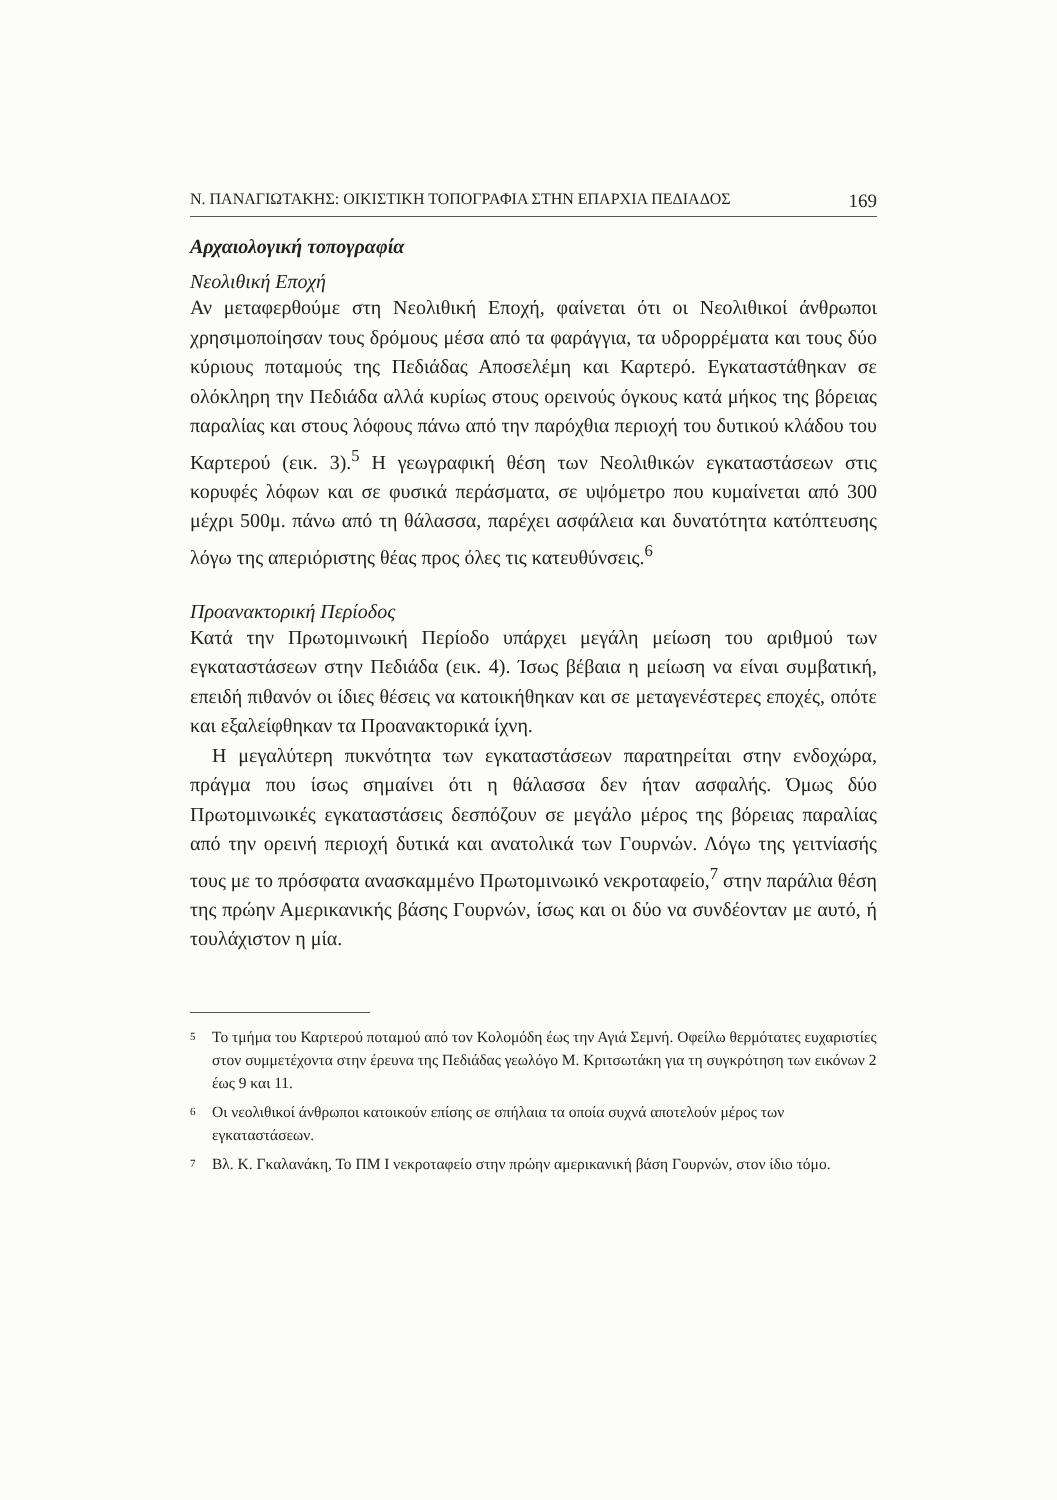Ν. ΠΑΝΑΓΙΩΤΑΚΗΣ: ΟΙΚΙΣΤΙΚΗ ΤΟΠΟΓΡΑΦΙΑ ΣΤΗΝ ΕΠΑΡΧΙΑ ΠΕΔΙΑΔΟΣ 169
Αρχαιολογική τοπογραφία
Νεολιθική Εποχή
Αν μεταφερθούμε στη Νεολιθική Εποχή, φαίνεται ότι οι Νεολιθικοί άνθρωποι χρησιμοποίησαν τους δρόμους μέσα από τα φαράγγια, τα υδρορρέματα και τους δύο κύριους ποταμούς της Πεδιάδας Αποσελέμη και Καρτερό. Εγκαταστάθηκαν σε ολόκληρη την Πεδιάδα αλλά κυρίως στους ορεινούς όγκους κατά μήκος της βόρειας παραλίας και στους λόφους πάνω από την παρόχθια περιοχή του δυτικού κλάδου του Καρτερού (εικ. 3).<sup>5</sup> Η γεωγραφική θέση των Νεολιθικών εγκαταστάσεων στις κορυφές λόφων και σε φυσικά περάσματα, σε υψόμετρο που κυμαίνεται από 300 μέχρι 500μ. πάνω από τη θάλασσα, παρέχει ασφάλεια και δυνατότητα κατόπτευσης λόγω της απεριόριστης θέας προς όλες τις κατευθύνσεις.<sup>6</sup>
Προανακτορική Περίοδος
Κατά την Πρωτομινωική Περίοδο υπάρχει μεγάλη μείωση του αριθμού των εγκαταστάσεων στην Πεδιάδα (εικ. 4). Ίσως βέβαια η μείωση να είναι συμβατική, επειδή πιθανόν οι ίδιες θέσεις να κατοικήθηκαν και σε μεταγενέστερες εποχές, οπότε και εξαλείφθηκαν τα Προανακτορικά ίχνη.
Η μεγαλύτερη πυκνότητα των εγκαταστάσεων παρατηρείται στην ενδοχώρα, πράγμα που ίσως σημαίνει ότι η θάλασσα δεν ήταν ασφαλής. Όμως δύο Πρωτομινωικές εγκαταστάσεις δεσπόζουν σε μεγάλο μέρος της βόρειας παραλίας από την ορεινή περιοχή δυτικά και ανατολικά των Γουρνών. Λόγω της γειτνίασής τους με το πρόσφατα ανασκαμμένο Πρωτομινωικό νεκροταφείο,<sup>7</sup> στην παράλια θέση της πρώην Αμερικανικής βάσης Γουρνών, ίσως και οι δύο να συνδέονταν με αυτό, ή τουλάχιστον η μία.
<sup>5</sup> Το τμήμα του Καρτερού ποταμού από τον Κολομόδη έως την Αγιά Σεμνή. Οφείλω θερμότατες ευχαριστίες στον συμμετέχοντα στην έρευνα της Πεδιάδας γεωλόγο Μ. Κριτσωτάκη για τη συγκρότηση των εικόνων 2 έως 9 και 11.
<sup>6</sup> Οι νεολιθικοί άνθρωποι κατοικούν επίσης σε σπήλαια τα οποία συχνά αποτελούν μέρος των εγκαταστάσεων.
<sup>7</sup> Βλ. Κ. Γκαλανάκη, Το ΠΜ Ι νεκροταφείο στην πρώην αμερικανική βάση Γουρνών, στον ίδιο τόμο.